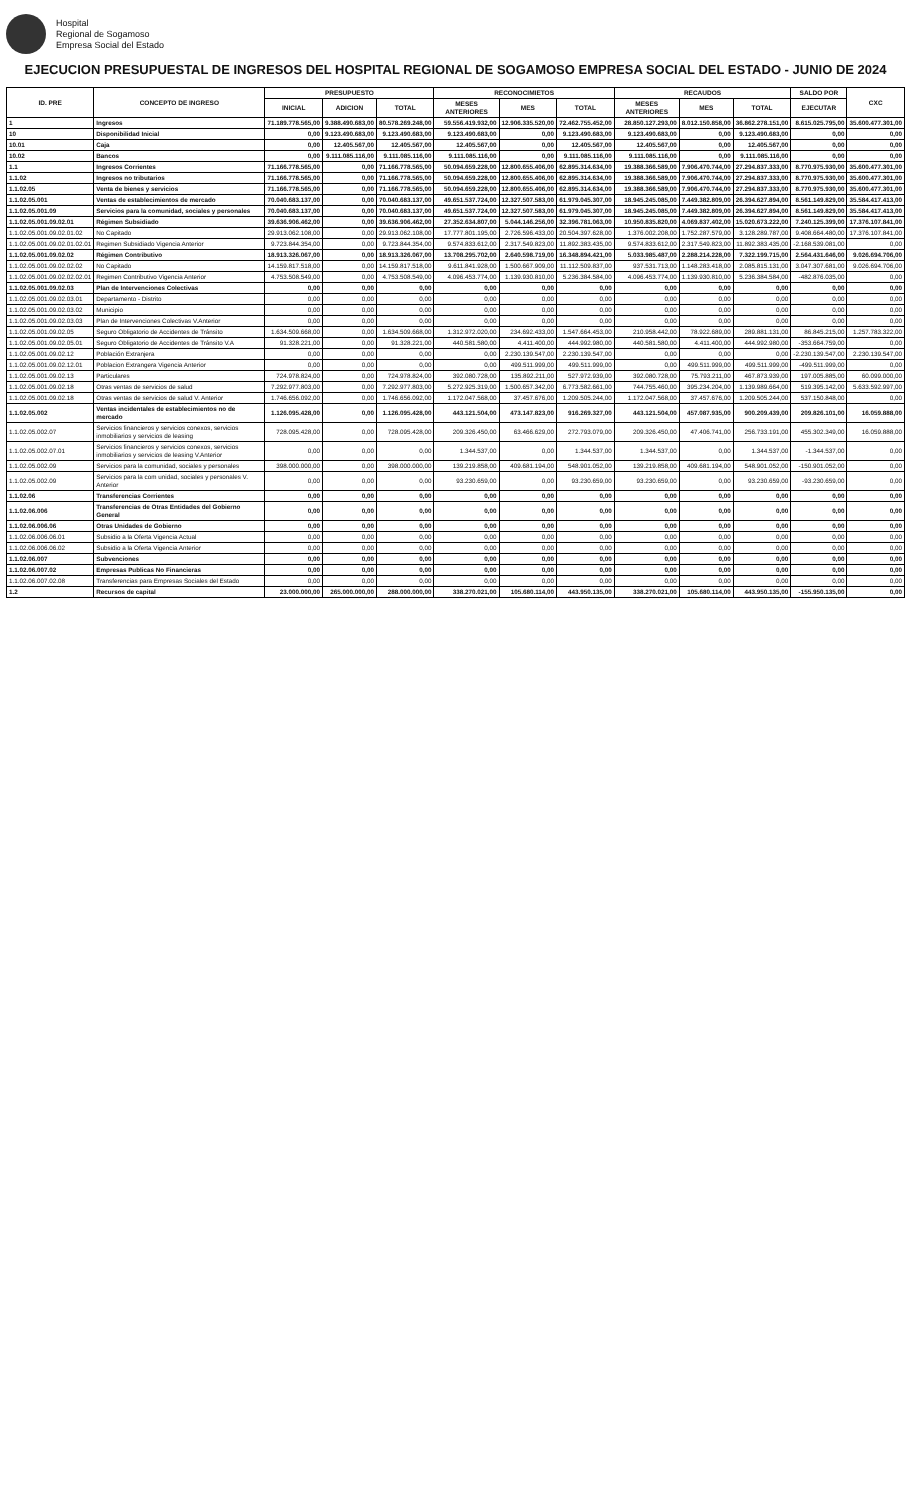Hospital
Regional de Sogamoso
Empresa Social del Estado
EJECUCION PRESUPUESTAL DE INGRESOS DEL HOSPITAL REGIONAL DE SOGAMOSO EMPRESA SOCIAL DEL ESTADO - JUNIO DE 2024
| ID. PRE | CONCEPTO DE INGRESO | PRESUPUESTO | | | RECONOCIMIETOS | | | RECAUDOS | | | SALDO POR | CXC |
| --- | --- | --- | --- | --- | --- | --- | --- | --- | --- | --- | --- | --- |
| | | INICIAL | ADICION | TOTAL | MESES ANTERIORES | MES | TOTAL | MESES ANTERIORES | MES | TOTAL | EJECUTAR | |
| 1 | Ingresos | 71.189.778.565,00 | 9.388.490.683,00 | 80.578.269.248,00 | 59.556.419.932,00 | 12.906.335.520,00 | 72.462.755.452,00 | 28.850.127.293,00 | 8.012.150.858,00 | 36.862.278.151,00 | 8.615.025.795,00 | 35.600.477.301,00 |
| 10 | Disponibilidad Inicial | 0,00 | 9.123.490.683,00 | 9.123.490.683,00 | 9.123.490.683,00 | 0,00 | 9.123.490.683,00 | 9.123.490.683,00 | 0,00 | 9.123.490.683,00 | 0,00 | 0,00 |
| 10.01 | Caja | 0,00 | 12.405.567,00 | 12.405.567,00 | 12.405.567,00 | 0,00 | 12.405.567,00 | 12.405.567,00 | 0,00 | 12.405.567,00 | 0,00 | 0,00 |
| 10.02 | Bancos | 0,00 | 9.111.085.116,00 | 9.111.085.116,00 | 9.111.085.116,00 | 0,00 | 9.111.085.116,00 | 9.111.085.116,00 | 0,00 | 9.111.085.116,00 | 0,00 | 0,00 |
| 1.1 | Ingresos Corrientes | 71.166.778.565,00 | 0,00 | 71.166.778.565,00 | 50.094.659.228,00 | 12.800.655.406,00 | 62.895.314.634,00 | 19.388.366.589,00 | 7.906.470.744,00 | 27.294.837.333,00 | 8.770.975.930,00 | 35.600.477.301,00 |
| 1.1.02 | Ingresos no tributarios | 71.166.778.565,00 | 0,00 | 71.166.778.565,00 | 50.094.659.228,00 | 12.800.655.406,00 | 62.895.314.634,00 | 19.388.366.589,00 | 7.906.470.744,00 | 27.294.837.333,00 | 8.770.975.930,00 | 35.600.477.301,00 |
| 1.1.02.05 | Venta de bienes y servicios | 71.166.778.565,00 | 0,00 | 71.166.778.565,00 | 50.094.659.228,00 | 12.800.655.406,00 | 62.895.314.634,00 | 19.388.366.589,00 | 7.906.470.744,00 | 27.294.837.333,00 | 8.770.975.930,00 | 35.600.477.301,00 |
| 1.1.02.05.001 | Ventas de establecimientos de mercado | 70.040.683.137,00 | 0,00 | 70.040.683.137,00 | 49.651.537.724,00 | 12.327.507.583,00 | 61.979.045.307,00 | 18.945.245.085,00 | 7.449.382.809,00 | 26.394.627.894,00 | 8.561.149.829,00 | 35.584.417.413,00 |
| 1.1.02.05.001.09 | Servicios para la comunidad, sociales y personales | 70.040.683.137,00 | 0,00 | 70.040.683.137,00 | 49.651.537.724,00 | 12.327.507.583,00 | 61.979.045.307,00 | 18.945.245.085,00 | 7.449.382.809,00 | 26.394.627.894,00 | 8.561.149.829,00 | 35.584.417.413,00 |
| 1.1.02.05.001.09.02.01 | Régimen Subsidiado | 39.636.906.462,00 | 0,00 | 39.636.906.462,00 | 27.352.634.807,00 | 5.044.146.256,00 | 32.396.781.063,00 | 10.950.835.820,00 | 4.069.837.402,00 | 15.020.673.222,00 | 7.240.125.399,00 | 17.376.107.841,00 |
| 1.1.02.05.001.09.02.01.02 | No Capitado | 29.913.062.108,00 | 0,00 | 29.913.062.108,00 | 17.777.801.195,00 | 2.726.596.433,00 | 20.504.397.628,00 | 1.376.002.208,00 | 1.752.287.579,00 | 3.128.289.787,00 | 9.408.664.480,00 | 17.376.107.841,00 |
| 1.1.02.05.001.09.02.01.02.01 | Regimen Subsidiado Vigencia Anterior | 9.723.844.354,00 | 0,00 | 9.723.844.354,00 | 9.574.833.612,00 | 2.317.549.823,00 | 11.892.383.435,00 | 9.574.833.612,00 | 2.317.549.823,00 | 11.892.383.435,00 | -2.168.539.081,00 | 0,00 |
| 1.1.02.05.001.09.02.02 | Régimen Contributivo | 18.913.326.067,00 | 0,00 | 18.913.326.067,00 | 13.708.295.702,00 | 2.640.598.719,00 | 16.348.894.421,00 | 5.033.985.487,00 | 2.288.214.228,00 | 7.322.199.715,00 | 2.564.431.646,00 | 9.026.694.706,00 |
| 1.1.02.05.001.09.02.02.02 | No Capitado | 14.159.817.518,00 | 0,00 | 14.159.817.518,00 | 9.611.841.928,00 | 1.500.667.909,00 | 11.112.509.837,00 | 937.531.713,00 | 1.148.283.418,00 | 2.085.815.131,00 | 3.047.307.681,00 | 9.026.694.706,00 |
| 1.1.02.05.001.09.02.02.02.01 | Regimen Contributivo Vigencia Anterior | 4.753.508.549,00 | 0,00 | 4.753.508.549,00 | 4.096.453.774,00 | 1.139.930.810,00 | 5.236.384.584,00 | 4.096.453.774,00 | 1.139.930.810,00 | 5.236.384.584,00 | -482.876.035,00 | 0,00 |
| 1.1.02.05.001.09.02.03 | Plan de Intervenciones Colectivas | 0,00 | 0,00 | 0,00 | 0,00 | 0,00 | 0,00 | 0,00 | 0,00 | 0,00 | 0,00 | 0,00 |
| 1.1.02.05.001.09.02.03.01 | Departamento - Distrito | 0,00 | 0,00 | 0,00 | 0,00 | 0,00 | 0,00 | 0,00 | 0,00 | 0,00 | 0,00 | 0,00 |
| 1.1.02.05.001.09.02.03.02 | Municipio | 0,00 | 0,00 | 0,00 | 0,00 | 0,00 | 0,00 | 0,00 | 0,00 | 0,00 | 0,00 | 0,00 |
| 1.1.02.05.001.09.02.03.03 | Plan de Intervenciones Colectivas V.Anterior | 0,00 | 0,00 | 0,00 | 0,00 | 0,00 | 0,00 | 0,00 | 0,00 | 0,00 | 0,00 | 0,00 |
| 1.1.02.05.001.09.02.05 | Seguro Obligatorio de Accidentes de Tránsito | 1.634.509.668,00 | 0,00 | 1.634.509.668,00 | 1.312.972.020,00 | 234.692.433,00 | 1.547.664.453,00 | 210.958.442,00 | 78.922.689,00 | 289.881.131,00 | 86.845.215,00 | 1.257.783.322,00 |
| 1.1.02.05.001.09.02.05.01 | Seguro Obligatorio de Accidentes de Tránsito V.A | 91.328.221,00 | 0,00 | 91.328.221,00 | 440.581.580,00 | 4.411.400,00 | 444.992.980,00 | 440.581.580,00 | 4.411.400,00 | 444.992.980,00 | -353.664.759,00 | 0,00 |
| 1.1.02.05.001.09.02.12 | Población Extranjera | 0,00 | 0,00 | 0,00 | 0,00 | 2.230.139.547,00 | 2.230.139.547,00 | 0,00 | 0,00 | 0,00 | -2.230.139.547,00 | 2.230.139.547,00 |
| 1.1.02.05.001.09.02.12.01 | Poblacion Extrangera Vigencia Anterior | 0,00 | 0,00 | 0,00 | 0,00 | 499.511.999,00 | 499.511.999,00 | 0,00 | 499.511.999,00 | 499.511.999,00 | -499.511.999,00 | 0,00 |
| 1.1.02.05.001.09.02.13 | Particulares | 724.978.824,00 | 0,00 | 724.978.824,00 | 392.080.728,00 | 135.892.211,00 | 527.972.939,00 | 392.080.728,00 | 75.793.211,00 | 467.873.939,00 | 197.005.885,00 | 60.099.000,00 |
| 1.1.02.05.001.09.02.18 | Otras ventas de servicios de salud | 7.292.977.803,00 | 0,00 | 7.292.977.803,00 | 5.272.925.319,00 | 1.500.657.342,00 | 6.773.582.661,00 | 744.755.460,00 | 395.234.204,00 | 1.139.989.664,00 | 519.395.142,00 | 5.633.592.997,00 |
| 1.1.02.05.001.09.02.18 | Otras ventas de servicios de salud V. Anterior | 1.746.656.092,00 | 0,00 | 1.746.656.092,00 | 1.172.047.568,00 | 37.457.676,00 | 1.209.505.244,00 | 1.172.047.568,00 | 37.457.676,00 | 1.209.505.244,00 | 537.150.848,00 | 0,00 |
| 1.1.02.05.002 | Ventas incidentales de establecimientos no de mercado | 1.126.095.428,00 | 0,00 | 1.126.095.428,00 | 443.121.504,00 | 473.147.823,00 | 916.269.327,00 | 443.121.504,00 | 457.087.935,00 | 900.209.439,00 | 209.826.101,00 | 16.059.888,00 |
| 1.1.02.05.002.07 | Servicios financieros y servicios conexos, servicios inmobiliarios y servicios de leasing | 728.095.428,00 | 0,00 | 728.095.428,00 | 209.326.450,00 | 63.466.629,00 | 272.793.079,00 | 209.326.450,00 | 47.406.741,00 | 256.733.191,00 | 455.302.349,00 | 16.059.888,00 |
| 1.1.02.05.002.07.01 | Servicios financieros y servicios conexos, servicios inmobiliarios y servicios de leasing V.Anterior | 0,00 | 0,00 | 0,00 | 1.344.537,00 | 0,00 | 1.344.537,00 | 1.344.537,00 | 0,00 | 1.344.537,00 | -1.344.537,00 | 0,00 |
| 1.1.02.05.002.09 | Servicios para la comunidad, sociales y personales | 398.000.000,00 | 0,00 | 398.000.000,00 | 139.219.858,00 | 409.681.194,00 | 548.901.052,00 | 139.219.858,00 | 409.681.194,00 | 548.901.052,00 | -150.901.052,00 | 0,00 |
| 1.1.02.05.002.09 | Servicios para la com unidad, sociales y personales V. Anterior | 0,00 | 0,00 | 0,00 | 93.230.659,00 | 0,00 | 93.230.659,00 | 93.230.659,00 | 0,00 | 93.230.659,00 | -93.230.659,00 | 0,00 |
| 1.1.02.06 | Transferencias Corrientes | 0,00 | 0,00 | 0,00 | 0,00 | 0,00 | 0,00 | 0,00 | 0,00 | 0,00 | 0,00 | 0,00 |
| 1.1.02.06.006 | Transferencias de Otras Entidades del Gobierno General | 0,00 | 0,00 | 0,00 | 0,00 | 0,00 | 0,00 | 0,00 | 0,00 | 0,00 | 0,00 | 0,00 |
| 1.1.02.06.006.06 | Otras Unidades de Gobierno | 0,00 | 0,00 | 0,00 | 0,00 | 0,00 | 0,00 | 0,00 | 0,00 | 0,00 | 0,00 | 0,00 |
| 1.1.02.06.006.06.01 | Subsidio a la Oferta Vigencia Actual | 0,00 | 0,00 | 0,00 | 0,00 | 0,00 | 0,00 | 0,00 | 0,00 | 0,00 | 0,00 | 0,00 |
| 1.1.02.06.006.06.02 | Subsidio a la Oferta Vigencia Anterior | 0,00 | 0,00 | 0,00 | 0,00 | 0,00 | 0,00 | 0,00 | 0,00 | 0,00 | 0,00 | 0,00 |
| 1.1.02.06.007 | Subvenciones | 0,00 | 0,00 | 0,00 | 0,00 | 0,00 | 0,00 | 0,00 | 0,00 | 0,00 | 0,00 | 0,00 |
| 1.1.02.06.007.02 | Empresas Publicas No Financieras | 0,00 | 0,00 | 0,00 | 0,00 | 0,00 | 0,00 | 0,00 | 0,00 | 0,00 | 0,00 | 0,00 |
| 1.1.02.06.007.02.08 | Transferencias para Empresas Sociales del Estado | 0,00 | 0,00 | 0,00 | 0,00 | 0,00 | 0,00 | 0,00 | 0,00 | 0,00 | 0,00 | 0,00 |
| 1.2 | Recursos de capital | 23.000.000,00 | 265.000.000,00 | 288.000.000,00 | 338.270.021,00 | 105.680.114,00 | 443.950.135,00 | 338.270.021,00 | 105.680.114,00 | 443.950.135,00 | -155.950.135,00 | 0,00 |